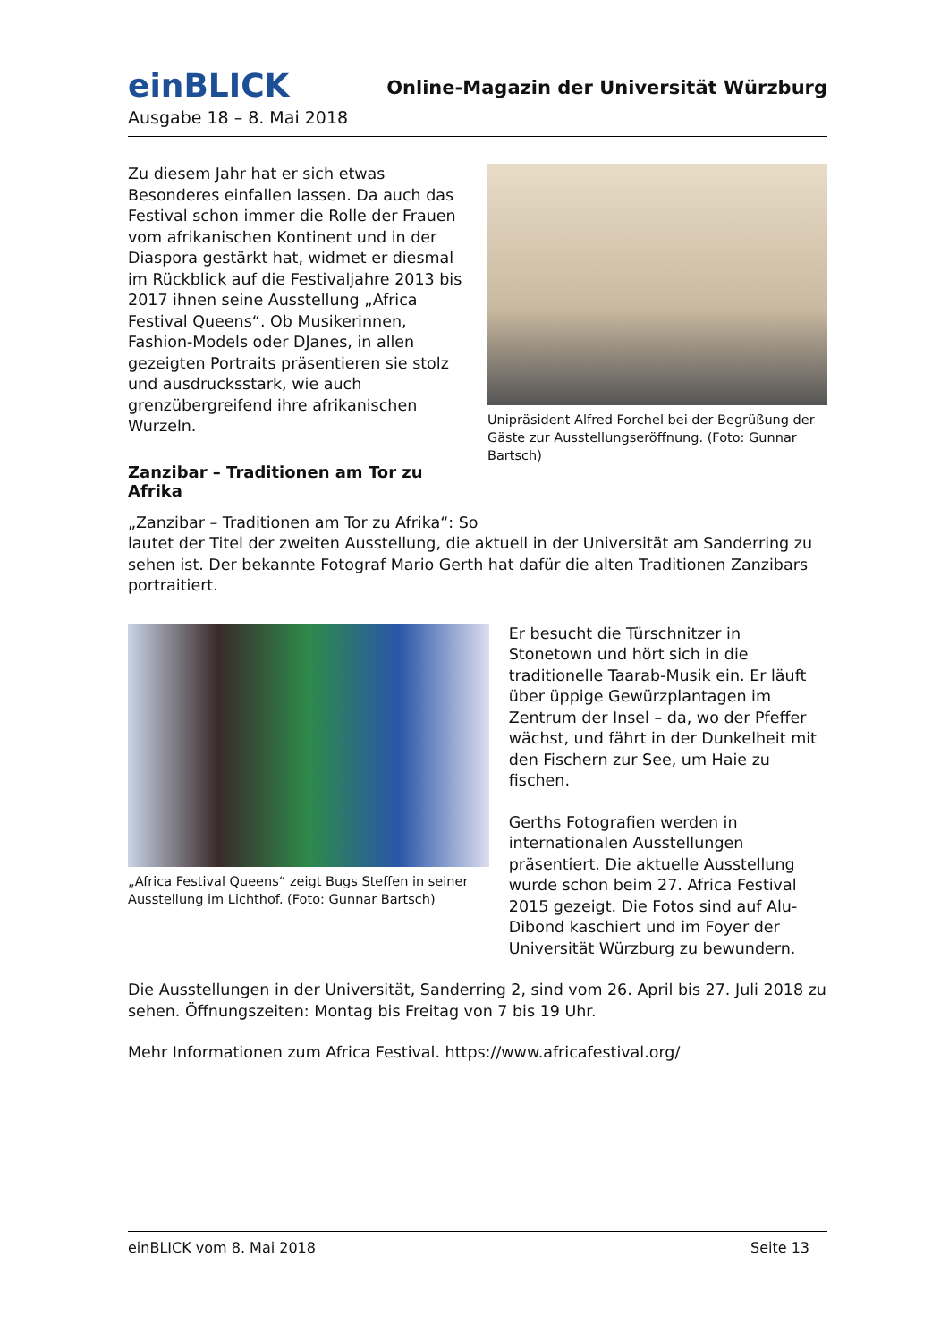einBLICK
Online-Magazin der Universität Würzburg
Ausgabe 18 – 8. Mai 2018
Zu diesem Jahr hat er sich etwas Besonderes einfallen lassen. Da auch das Festival schon immer die Rolle der Frauen vom afrikanischen Kontinent und in der Diaspora gestärkt hat, widmet er diesmal im Rückblick auf die Festivaljahre 2013 bis 2017 ihnen seine Ausstellung „Africa Festival Queens“. Ob Musikerinnen, Fashion-Models oder DJanes, in allen gezeigten Portraits präsentieren sie stolz und ausdrucksstark, wie auch grenzübergreifend ihre afrikanischen Wurzeln.
Zanzibar – Traditionen am Tor zu Afrika
Unipräsident Alfred Forchel bei der Begrüßung der Gäste zur Ausstellungseröffnung. (Foto: Gunnar Bartsch)
„Zanzibar – Traditionen am Tor zu Afrika“: So
lautet der Titel der zweiten Ausstellung, die aktuell in der Universität am Sanderring zu sehen ist. Der bekannte Fotograf Mario Gerth hat dafür die alten Traditionen Zanzibars portraitiert.
„Africa Festival Queens“ zeigt Bugs Steffen in seiner Ausstellung im Lichthof. (Foto: Gunnar Bartsch)
Er besucht die Türschnitzer in Stonetown und hört sich in die traditionelle Taarab-Musik ein. Er läuft über üppige Gewürzplantagen im Zentrum der Insel – da, wo der Pfeffer wächst, und fährt in der Dunkelheit mit den Fischern zur See, um Haie zu fischen.
Gerths Fotografien werden in internationalen Ausstellungen präsentiert. Die aktuelle Ausstellung wurde schon beim 27. Africa Festival 2015 gezeigt. Die Fotos sind auf Alu-Dibond kaschiert und im Foyer der Universität Würzburg zu bewundern.
Die Ausstellungen in der Universität, Sanderring 2, sind vom 26. April bis 27. Juli 2018 zu sehen. Öffnungszeiten: Montag bis Freitag von 7 bis 19 Uhr.
Mehr Informationen zum Africa Festival. https://www.africafestival.org/
einBLICK vom 8. Mai 2018 Seite 13